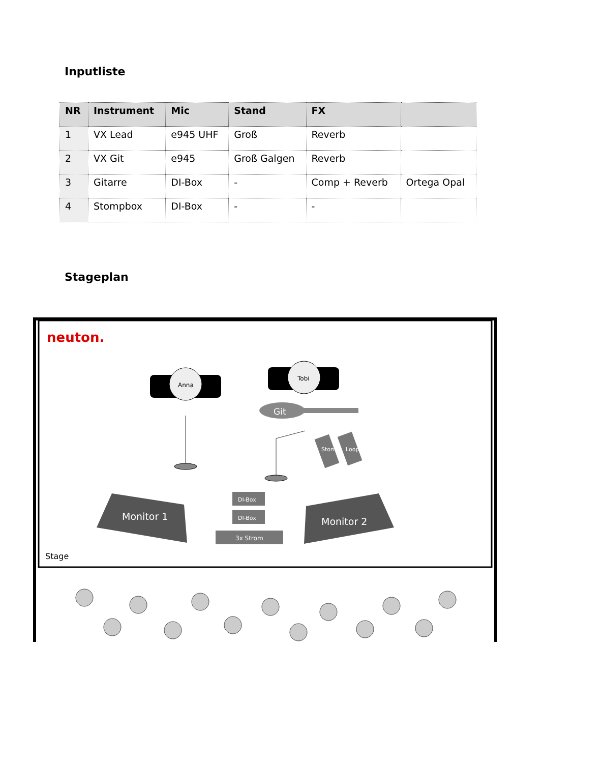Inputliste
| NR | Instrument | Mic | Stand | FX | |
| --- | --- | --- | --- | --- | --- |
| 1 | VX Lead | e945 UHF | Groß | Reverb | |
| 2 | VX Git | e945 | Groß Galgen | Reverb | |
| 3 | Gitarre | DI-Box | - | Comp + Reverb | Ortega Opal |
| 4 | Stompbox | DI-Box | - | - | |
Stageplan
neuton.
Anna
Tobi
Git
Stomp
Looper
Monitor 1
Monitor 2
DI-Box
DI-Box
3x Strom
Stage